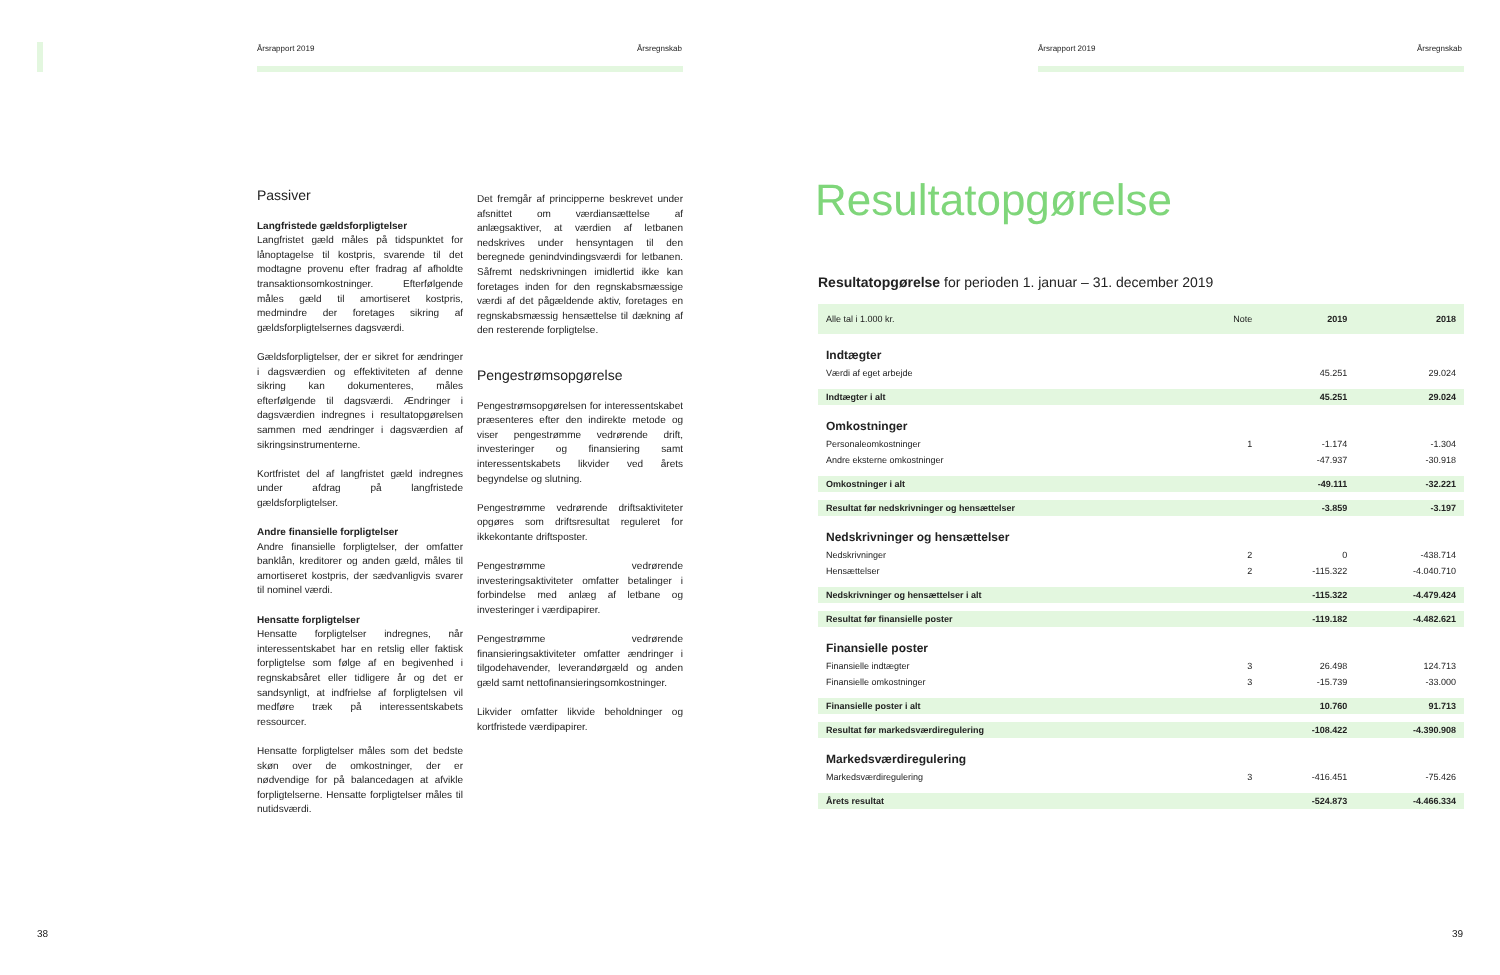Årsrapport 2019 Årsregnskab Årsrapport 2019 Årsregnskab
Passiver
Langfristede gældsforpligtelser
Langfristet gæld måles på tidspunktet for lånoptagelse til kostpris, svarende til det modtagne provenu efter fradrag af afholdte transaktionsomkostninger. Efterfølgende måles gæld til amortiseret kostpris, medmindre der foretages sikring af gældsforpligtelsernes dagsværdi.
Gældsforpligtelser, der er sikret for ændringer i dagsværdien og effektiviteten af denne sikring kan dokumenteres, måles efterfølgende til dagsværdi. Ændringer i dagsværdien indregnes i resultatopgørelsen sammen med ændringer i dagsværdien af sikringsinstrumenterne.
Kortfristet del af langfristet gæld indregnes under afdrag på langfristede gældsforpligtelser.
Andre finansielle forpligtelser
Andre finansielle forpligtelser, der omfatter banklån, kreditorer og anden gæld, måles til amortiseret kostpris, der sædvanligvis svarer til nominel værdi.
Hensatte forpligtelser
Hensatte forpligtelser indregnes, når interessentskabet har en retslig eller faktisk forpligtelse som følge af en begivenhed i regnskabsåret eller tidligere år og det er sandsynligt, at indfrielse af forpligtelsen vil medføre træk på interessentskabets ressourcer.
Hensatte forpligtelser måles som det bedste skøn over de omkostninger, der er nødvendige for på balancedagen at afvikle forpligtelserne. Hensatte forpligtelser måles til nutidsværdi.
Det fremgår af principperne beskrevet under afsnittet om værdiansættelse af anlægsaktiver, at værdien af letbanen nedskrives under hensyntagen til den beregnede genindvindingsværdi for letbanen. Såfremt nedskrivningen imidlertid ikke kan foretages inden for den regnskabsmæssige værdi af det pågældende aktiv, foretages en regnskabsmæssig hensættelse til dækning af den resterende forpligtelse.
Pengestrømsopgørelse
Pengestrømsopgørelsen for interessentskabet præsenteres efter den indirekte metode og viser pengestrømme vedrørende drift, investeringer og finansiering samt interessentskabets likvider ved årets begyndelse og slutning.
Pengestrømme vedrørende driftsaktiviteter opgøres som driftsresultat reguleret for ikkekontante driftsposter.
Pengestrømme vedrørende investeringsaktiviteter omfatter betalinger i forbindelse med anlæg af letbane og investeringer i værdipapirer.
Pengestrømme vedrørende finansieringsaktiviteter omfatter ændringer i tilgodehavender, leverandørgæld og anden gæld samt nettofinansieringsomkostninger.
Likvider omfatter likvide beholdninger og kortfristede værdipapirer.
Resultatopgørelse
Resultatopgørelse for perioden 1. januar – 31. december 2019
| Alle tal i 1.000 kr. | Note | 2019 | 2018 |
| --- | --- | --- | --- |
| Indtægter | | | |
| Værdi af eget arbejde | | 45.251 | 29.024 |
| Indtægter i alt | | 45.251 | 29.024 |
| Omkostninger | | | |
| Personaleomkostninger | 1 | -1.174 | -1.304 |
| Andre eksterne omkostninger | | -47.937 | -30.918 |
| Omkostninger i alt | | -49.111 | -32.221 |
| Resultat før nedskrivninger og hensættelser | | -3.859 | -3.197 |
| Nedskrivninger og hensættelser | | | |
| Nedskrivninger | 2 | 0 | -438.714 |
| Hensættelser | 2 | -115.322 | -4.040.710 |
| Nedskrivninger og hensættelser i alt | | -115.322 | -4.479.424 |
| Resultat før finansielle poster | | -119.182 | -4.482.621 |
| Finansielle poster | | | |
| Finansielle indtægter | 3 | 26.498 | 124.713 |
| Finansielle omkostninger | 3 | -15.739 | -33.000 |
| Finansielle poster i alt | | 10.760 | 91.713 |
| Resultat før markedsværdiregulering | | -108.422 | -4.390.908 |
| Markedsværdiregulering | | | |
| Markedsværdiregulering | 3 | -416.451 | -75.426 |
| Årets resultat | | -524.873 | -4.466.334 |
38 39